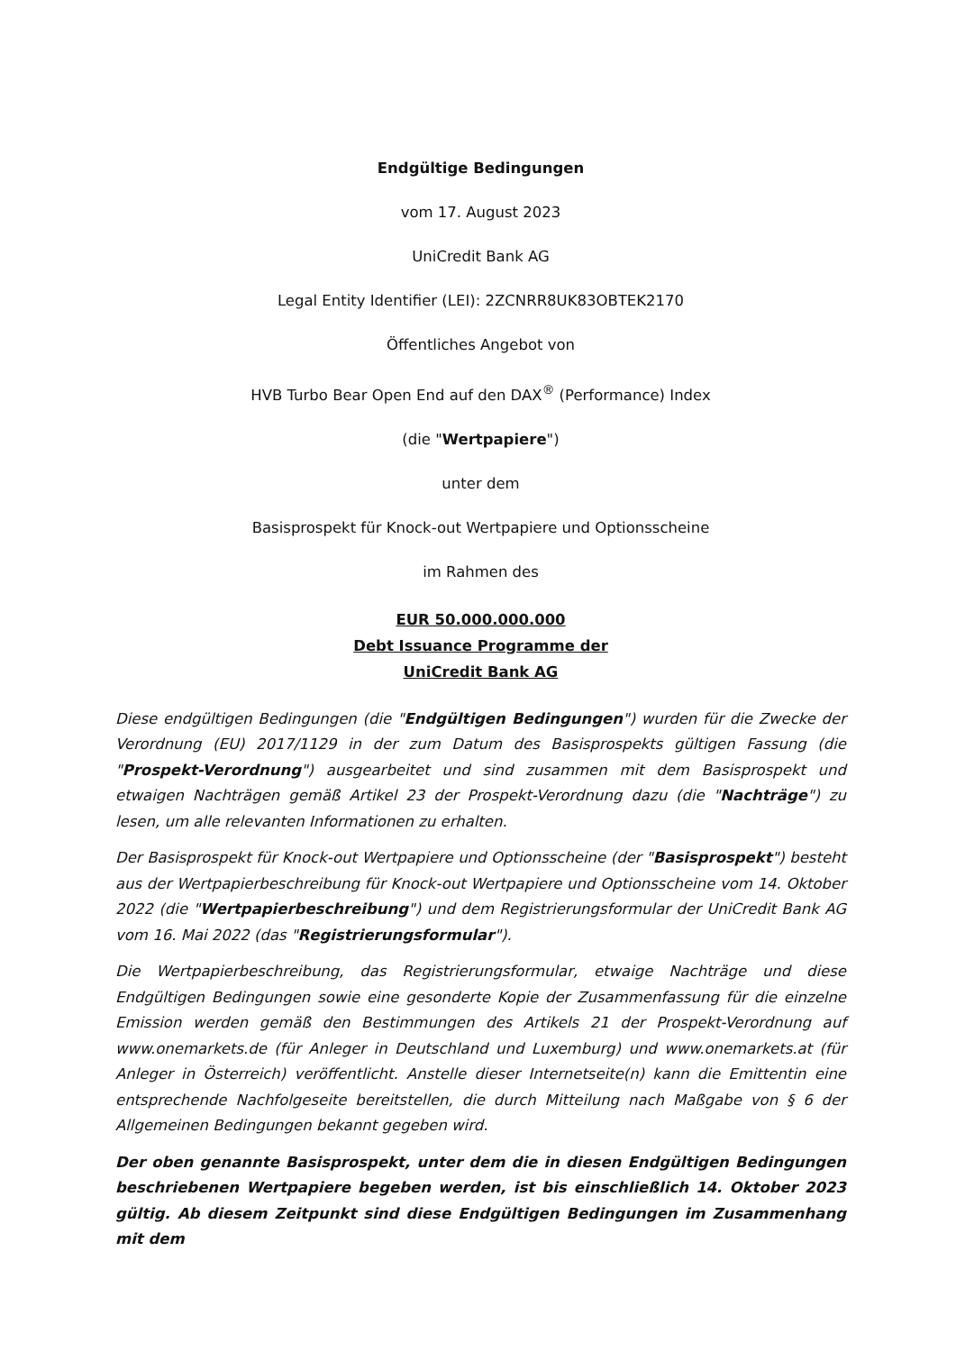Endgültige Bedingungen
vom 17. August 2023
UniCredit Bank AG
Legal Entity Identifier (LEI): 2ZCNRR8UK83OBTEK2170
Öffentliches Angebot von
HVB Turbo Bear Open End auf den DAX<sup>®</sup> (Performance) Index
(die "Wertpapiere")
unter dem
Basisprospekt für Knock-out Wertpapiere und Optionsscheine
im Rahmen des
EUR 50.000.000.000
Debt Issuance Programme der
UniCredit Bank AG
Diese endgültigen Bedingungen (die "Endgültigen Bedingungen") wurden für die Zwecke der Verordnung (EU) 2017/1129 in der zum Datum des Basisprospekts gültigen Fassung (die "Prospekt-Verordnung") ausgearbeitet und sind zusammen mit dem Basisprospekt und etwaigen Nachträgen gemäß Artikel 23 der Prospekt-Verordnung dazu (die "Nachträge") zu lesen, um alle relevanten Informationen zu erhalten.
Der Basisprospekt für Knock-out Wertpapiere und Optionsscheine (der "Basisprospekt") besteht aus der Wertpapierbeschreibung für Knock-out Wertpapiere und Optionsscheine vom 14. Oktober 2022 (die "Wertpapierbeschreibung") und dem Registrierungsformular der UniCredit Bank AG vom 16. Mai 2022 (das "Registrierungsformular").
Die Wertpapierbeschreibung, das Registrierungsformular, etwaige Nachträge und diese Endgültigen Bedingungen sowie eine gesonderte Kopie der Zusammenfassung für die einzelne Emission werden gemäß den Bestimmungen des Artikels 21 der Prospekt-Verordnung auf www.onemarkets.de (für Anleger in Deutschland und Luxemburg) und www.onemarkets.at (für Anleger in Österreich) veröffentlicht. Anstelle dieser Internetseite(n) kann die Emittentin eine entsprechende Nachfolgeseite bereitstellen, die durch Mitteilung nach Maßgabe von § 6 der Allgemeinen Bedingungen bekannt gegeben wird.
Der oben genannte Basisprospekt, unter dem die in diesen Endgültigen Bedingungen beschriebenen Wertpapiere begeben werden, ist bis einschließlich 14. Oktober 2023 gültig. Ab diesem Zeitpunkt sind diese Endgültigen Bedingungen im Zusammenhang mit dem